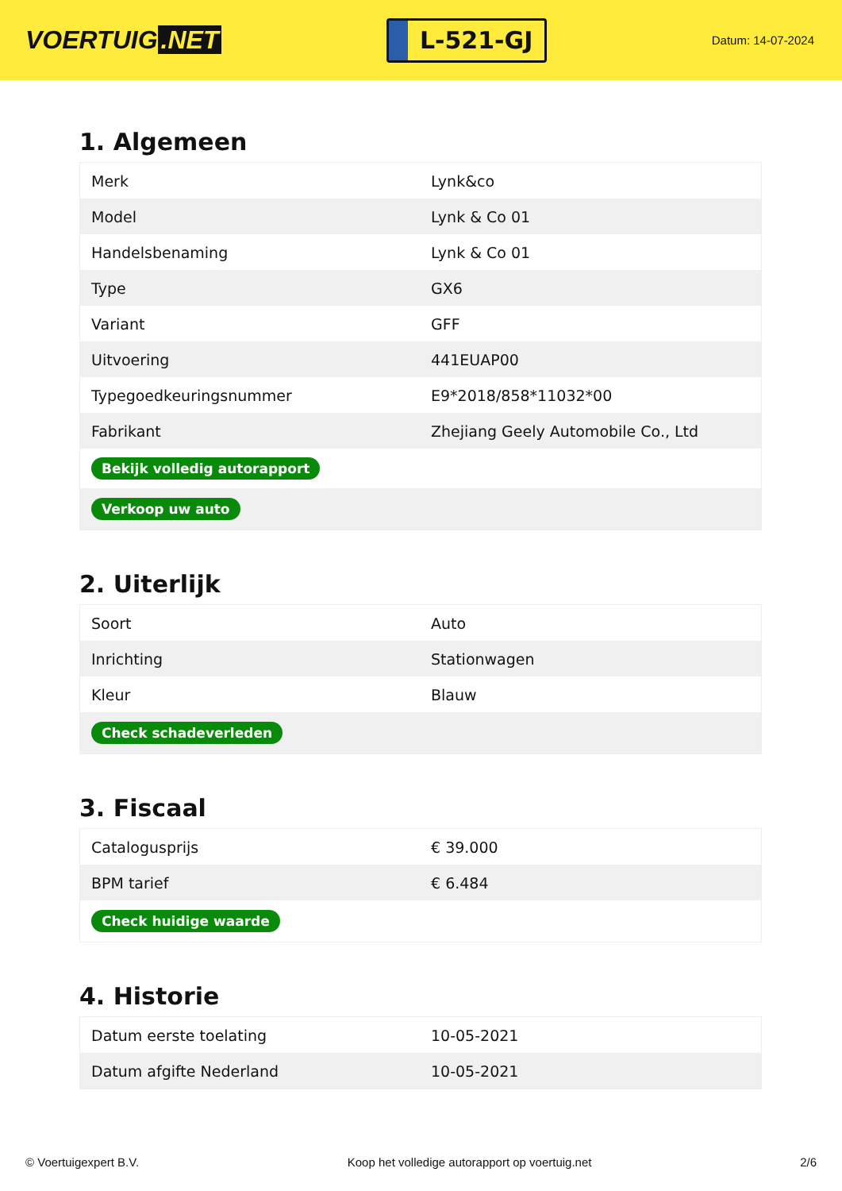VOERTUIG.NET
L-521-GJ
Datum: 14-07-2024
1. Algemeen
| Merk | Lynk&co |
| Model | Lynk & Co 01 |
| Handelsbenaming | Lynk & Co 01 |
| Type | GX6 |
| Variant | GFF |
| Uitvoering | 441EUAP00 |
| Typegoedkeuringsnummer | E9*2018/858*11032*00 |
| Fabrikant | Zhejiang Geely Automobile Co., Ltd |
| Bekijk volledig autorapport | |
| Verkoop uw auto | |
2. Uiterlijk
| Soort | Auto |
| Inrichting | Stationwagen |
| Kleur | Blauw |
| Check schadeverleden | |
3. Fiscaal
| Catalogusprijs | € 39.000 |
| BPM tarief | € 6.484 |
| Check huidige waarde | |
4. Historie
| Datum eerste toelating | 10-05-2021 |
| Datum afgifte Nederland | 10-05-2021 |
© Voertuigexpert B.V. Koop het volledige autorapport op voertuig.net 2/6